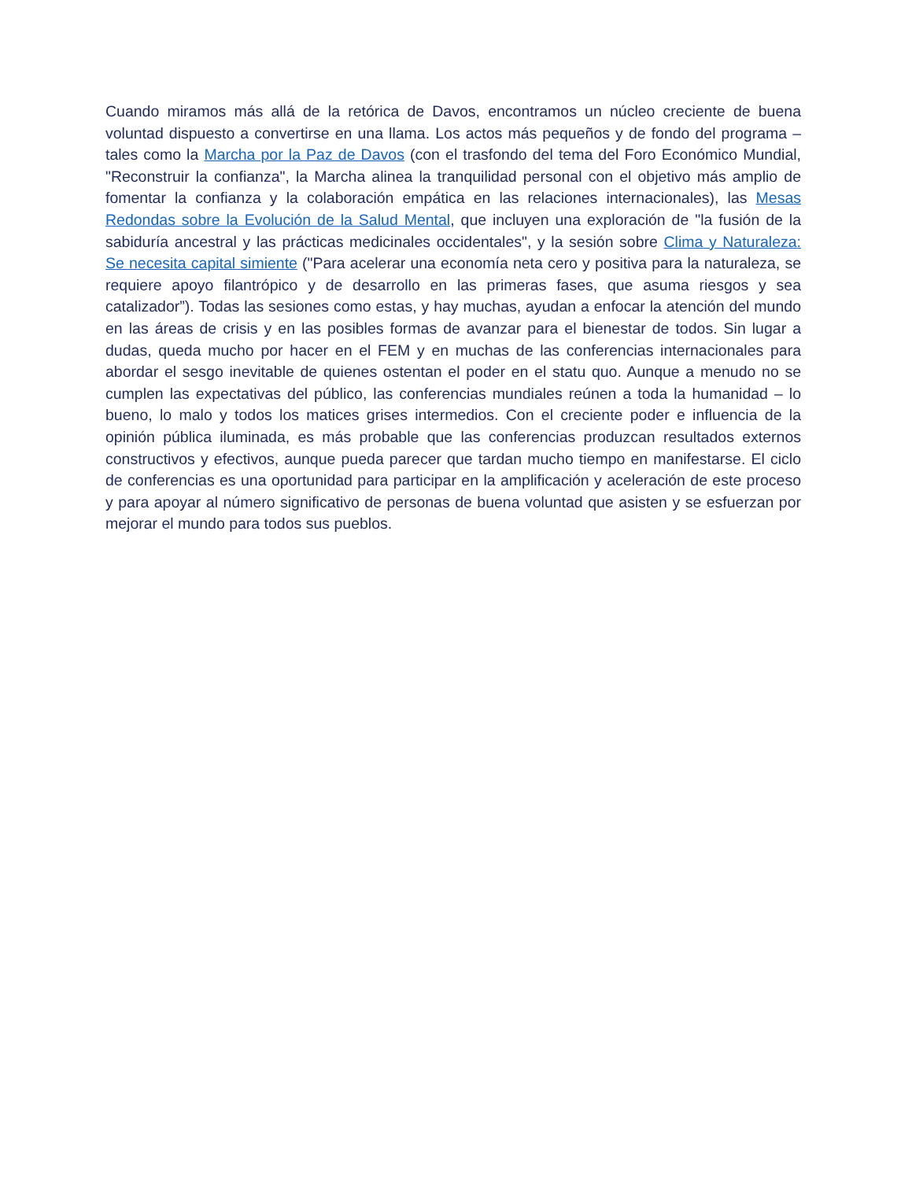Cuando miramos más allá de la retórica de Davos, encontramos un núcleo creciente de buena voluntad dispuesto a convertirse en una llama. Los actos más pequeños y de fondo del programa – tales como la Marcha por la Paz de Davos (con el trasfondo del tema del Foro Económico Mundial, "Reconstruir la confianza", la Marcha alinea la tranquilidad personal con el objetivo más amplio de fomentar la confianza y la colaboración empática en las relaciones internacionales), las Mesas Redondas sobre la Evolución de la Salud Mental, que incluyen una exploración de "la fusión de la sabiduría ancestral y las prácticas medicinales occidentales", y la sesión sobre Clima y Naturaleza: Se necesita capital simiente ("Para acelerar una economía neta cero y positiva para la naturaleza, se requiere apoyo filantrópico y de desarrollo en las primeras fases, que asuma riesgos y sea catalizador”). Todas las sesiones como estas, y hay muchas, ayudan a enfocar la atención del mundo en las áreas de crisis y en las posibles formas de avanzar para el bienestar de todos. Sin lugar a dudas, queda mucho por hacer en el FEM y en muchas de las conferencias internacionales para abordar el sesgo inevitable de quienes ostentan el poder en el statu quo. Aunque a menudo no se cumplen las expectativas del público, las conferencias mundiales reúnen a toda la humanidad – lo bueno, lo malo y todos los matices grises intermedios. Con el creciente poder e influencia de la opinión pública iluminada, es más probable que las conferencias produzcan resultados externos constructivos y efectivos, aunque pueda parecer que tardan mucho tiempo en manifestarse. El ciclo de conferencias es una oportunidad para participar en la amplificación y aceleración de este proceso y para apoyar al número significativo de personas de buena voluntad que asisten y se esfuerzan por mejorar el mundo para todos sus pueblos.